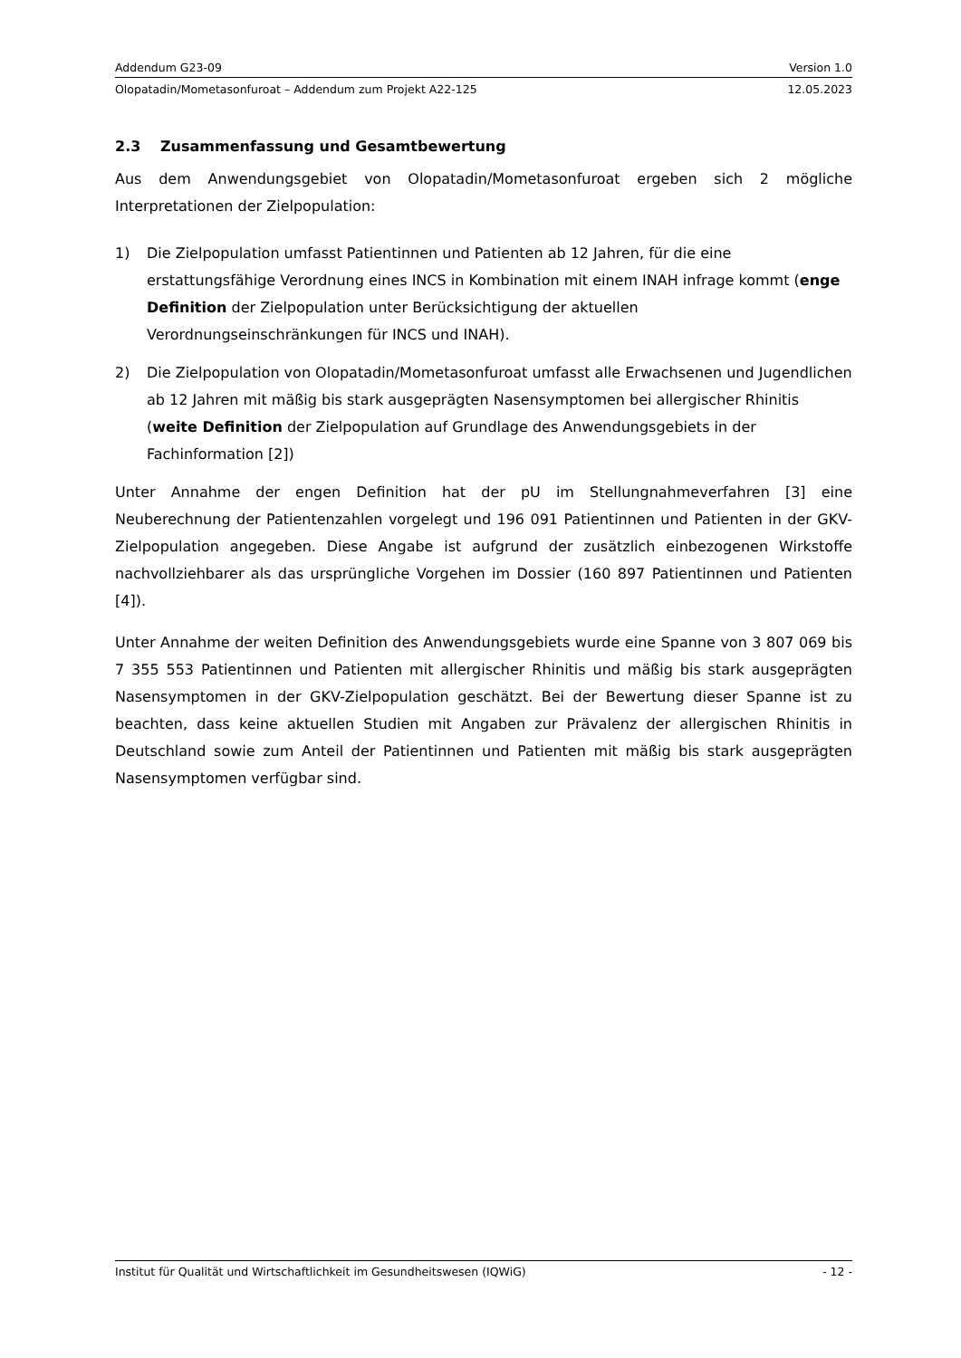Addendum G23-09 Version 1.0
Olopatadin/Mometasonfuroat – Addendum zum Projekt A22-125 12.05.2023
2.3 Zusammenfassung und Gesamtbewertung
Aus dem Anwendungsgebiet von Olopatadin/Mometasonfuroat ergeben sich 2 mögliche Interpretationen der Zielpopulation:
1) Die Zielpopulation umfasst Patientinnen und Patienten ab 12 Jahren, für die eine erstattungsfähige Verordnung eines INCS in Kombination mit einem INAH infrage kommt (enge Definition der Zielpopulation unter Berücksichtigung der aktuellen Verordnungseinschränkungen für INCS und INAH).
2) Die Zielpopulation von Olopatadin/Mometasonfuroat umfasst alle Erwachsenen und Jugendlichen ab 12 Jahren mit mäßig bis stark ausgeprägten Nasensymptomen bei allergischer Rhinitis (weite Definition der Zielpopulation auf Grundlage des Anwendungsgebiets in der Fachinformation [2])
Unter Annahme der engen Definition hat der pU im Stellungnahmeverfahren [3] eine Neuberechnung der Patientenzahlen vorgelegt und 196 091 Patientinnen und Patienten in der GKV-Zielpopulation angegeben. Diese Angabe ist aufgrund der zusätzlich einbezogenen Wirkstoffe nachvollziehbarer als das ursprüngliche Vorgehen im Dossier (160 897 Patientinnen und Patienten [4]).
Unter Annahme der weiten Definition des Anwendungsgebiets wurde eine Spanne von 3 807 069 bis 7 355 553 Patientinnen und Patienten mit allergischer Rhinitis und mäßig bis stark ausgeprägten Nasensymptomen in der GKV-Zielpopulation geschätzt. Bei der Bewertung dieser Spanne ist zu beachten, dass keine aktuellen Studien mit Angaben zur Prävalenz der allergischen Rhinitis in Deutschland sowie zum Anteil der Patientinnen und Patienten mit mäßig bis stark ausgeprägten Nasensymptomen verfügbar sind.
Institut für Qualität und Wirtschaftlichkeit im Gesundheitswesen (IQWiG) - 12 -